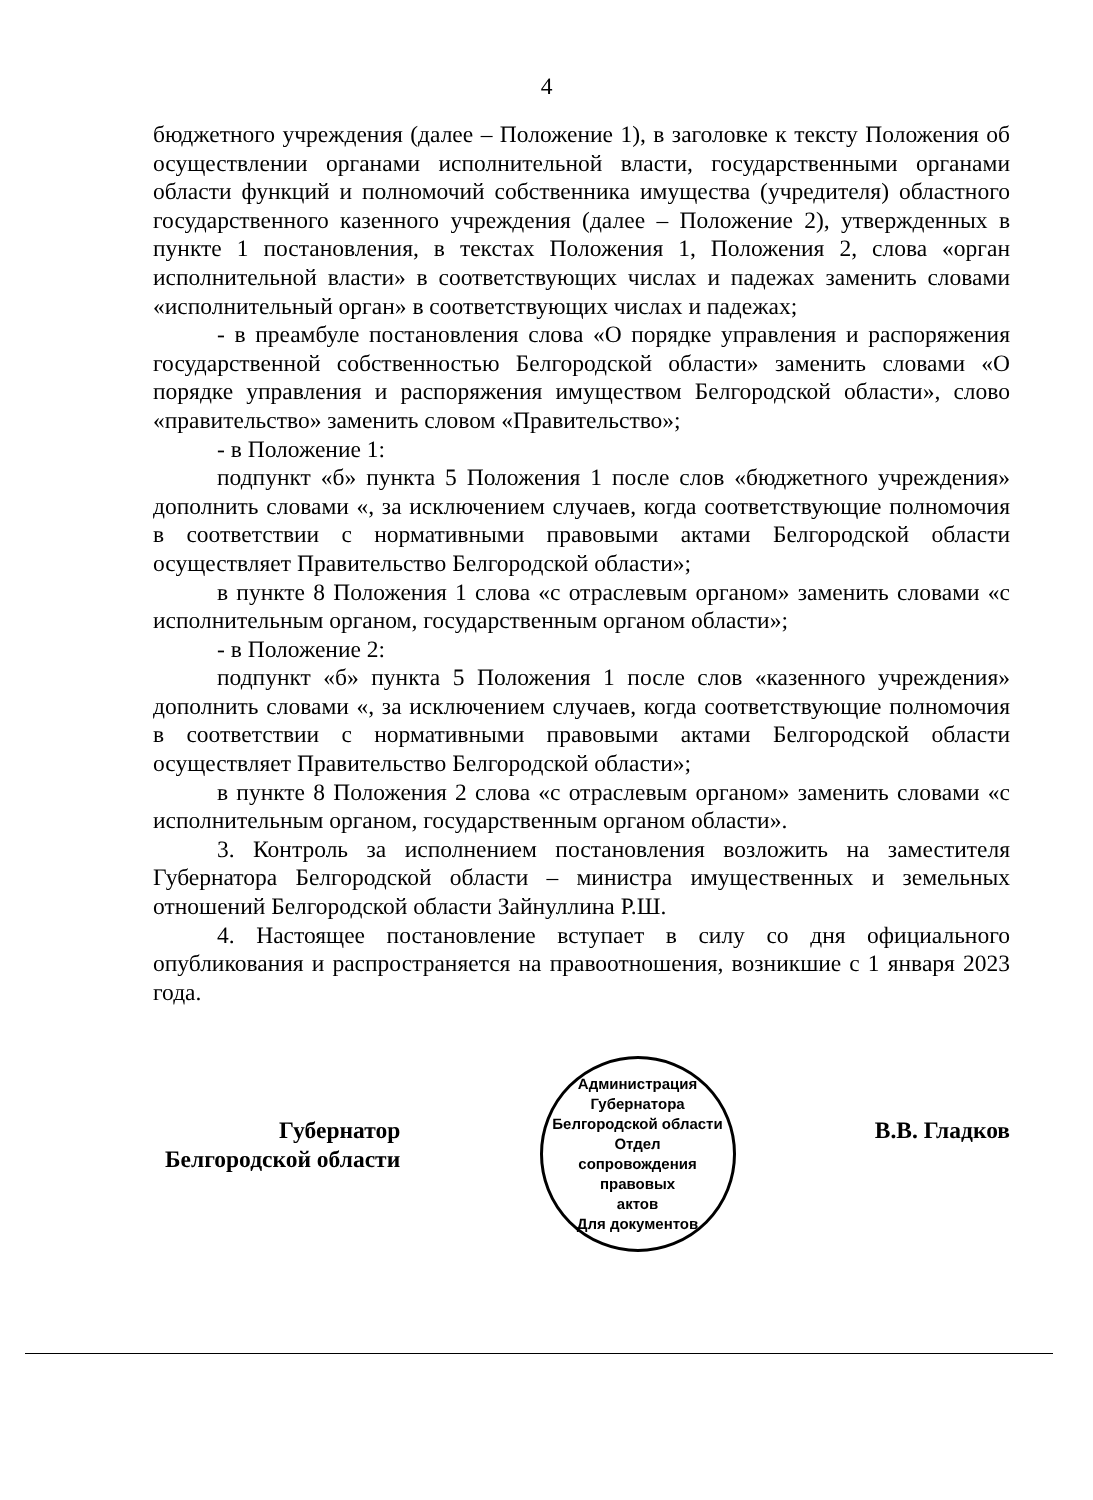4
бюджетного учреждения (далее – Положение 1), в заголовке к тексту Положения об осуществлении органами исполнительной власти, государственными органами области функций и полномочий собственника имущества (учредителя) областного государственного казенного учреждения (далее – Положение 2), утвержденных в пункте 1 постановления, в текстах Положения 1, Положения 2, слова «орган исполнительной власти» в соответствующих числах и падежах заменить словами «исполнительный орган» в соответствующих числах и падежах;
- в преамбуле постановления слова «О порядке управления и распоряжения государственной собственностью Белгородской области» заменить словами «О порядке управления и распоряжения имуществом Белгородской области», слово «правительство» заменить словом «Правительство»;
- в Положение 1:
подпункт «б» пункта 5 Положения 1 после слов «бюджетного учреждения» дополнить словами «, за исключением случаев, когда соответствующие полномочия в соответствии с нормативными правовыми актами Белгородской области осуществляет Правительство Белгородской области»;
в пункте 8 Положения 1 слова «с отраслевым органом» заменить словами «с исполнительным органом, государственным органом области»;
- в Положение 2:
подпункт «б» пункта 5 Положения 1 после слов «казенного учреждения» дополнить словами «, за исключением случаев, когда соответствующие полномочия в соответствии с нормативными правовыми актами Белгородской области осуществляет Правительство Белгородской области»;
в пункте 8 Положения 2 слова «с отраслевым органом» заменить словами «с исполнительным органом, государственным органом области».
3. Контроль за исполнением постановления возложить на заместителя Губернатора Белгородской области – министра имущественных и земельных отношений Белгородской области Зайнуллина Р.Ш.
4. Настоящее постановление вступает в силу со дня официального опубликования и распространяется на правоотношения, возникшие с 1 января 2023 года.
Губернатор
Белгородской области
Администрация Губернатора Белгородской области
Отдел
сопровождения
правовых
актов
Для документов
В.В. Гладков